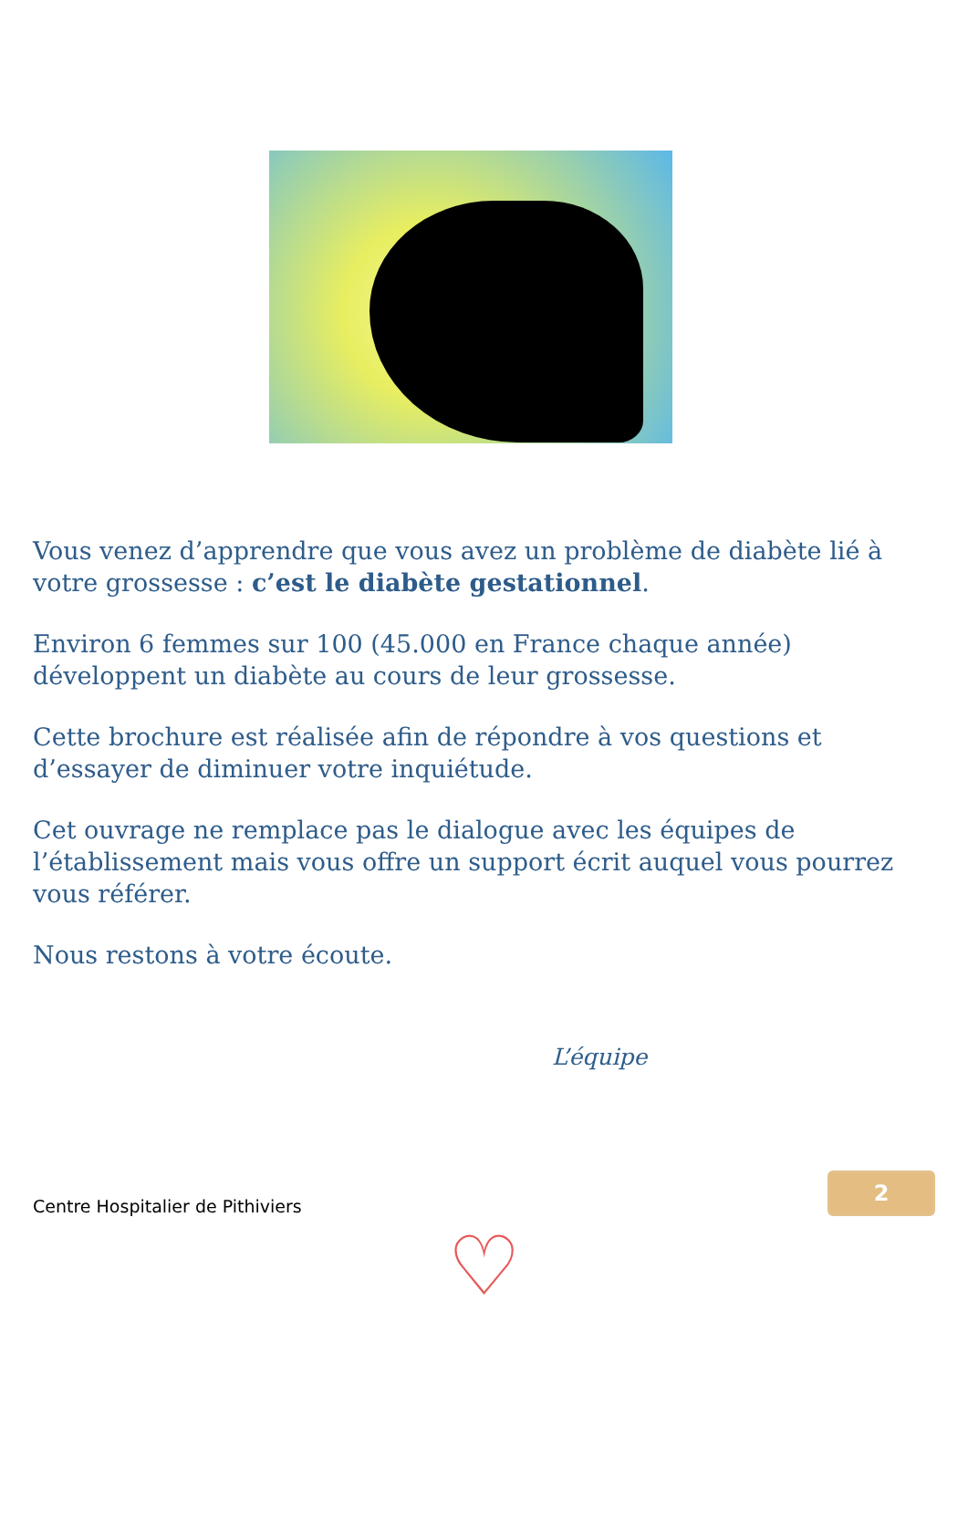Vous venez d’apprendre que vous avez un problème de diabète lié à votre grossesse : c’est le diabète gestationnel.
Environ 6 femmes sur 100 (45.000 en France chaque année) développent un diabète au cours de leur grossesse.
Cette brochure est réalisée afin de répondre à vos questions et d’essayer de diminuer votre inquiétude.
Cet ouvrage ne remplace pas le dialogue avec les équipes de l’établissement mais vous offre un support écrit auquel vous pourrez vous référer.
Nous restons à votre écoute.
L’équipe
Centre Hospitalier de Pithiviers
2
♡